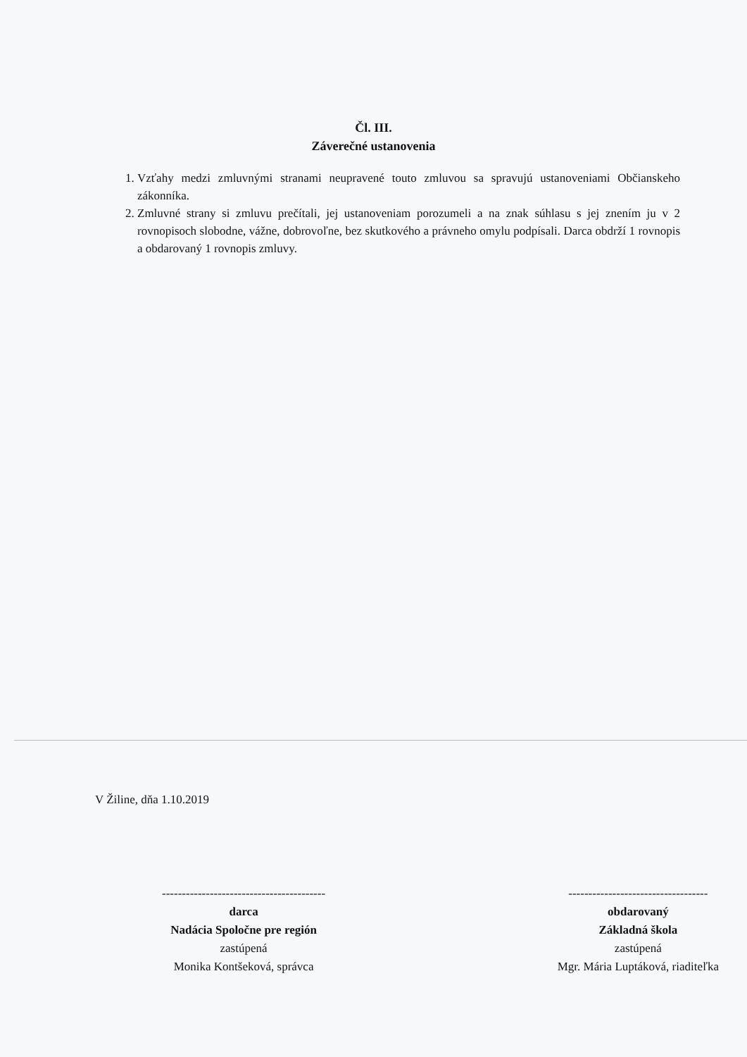Čl. III.
Záverečné ustanovenia
1. Vzťahy medzi zmluvnými stranami neupravené touto zmluvou sa spravujú ustanoveniami Občianskeho zákonníka.
2. Zmluvné strany si zmluvu prečítali, jej ustanoveniam porozumeli a na znak súhlasu s jej znením ju v 2 rovnopisoch slobodne, vážne, dobrovoľne, bez skutkového a právneho omylu podpísali. Darca obdrží 1 rovnopis a obdarovaný 1 rovnopis zmluvy.
V Žiline, dňa 1.10.2019
-----------------------------------------
darca
Nadácia Spoločne pre región
zastúpená
Monika Kontšeková, správca
-----------------------------------
obdarovaný
Základná škola
zastúpená
Mgr. Mária Luptáková, riaditeľka